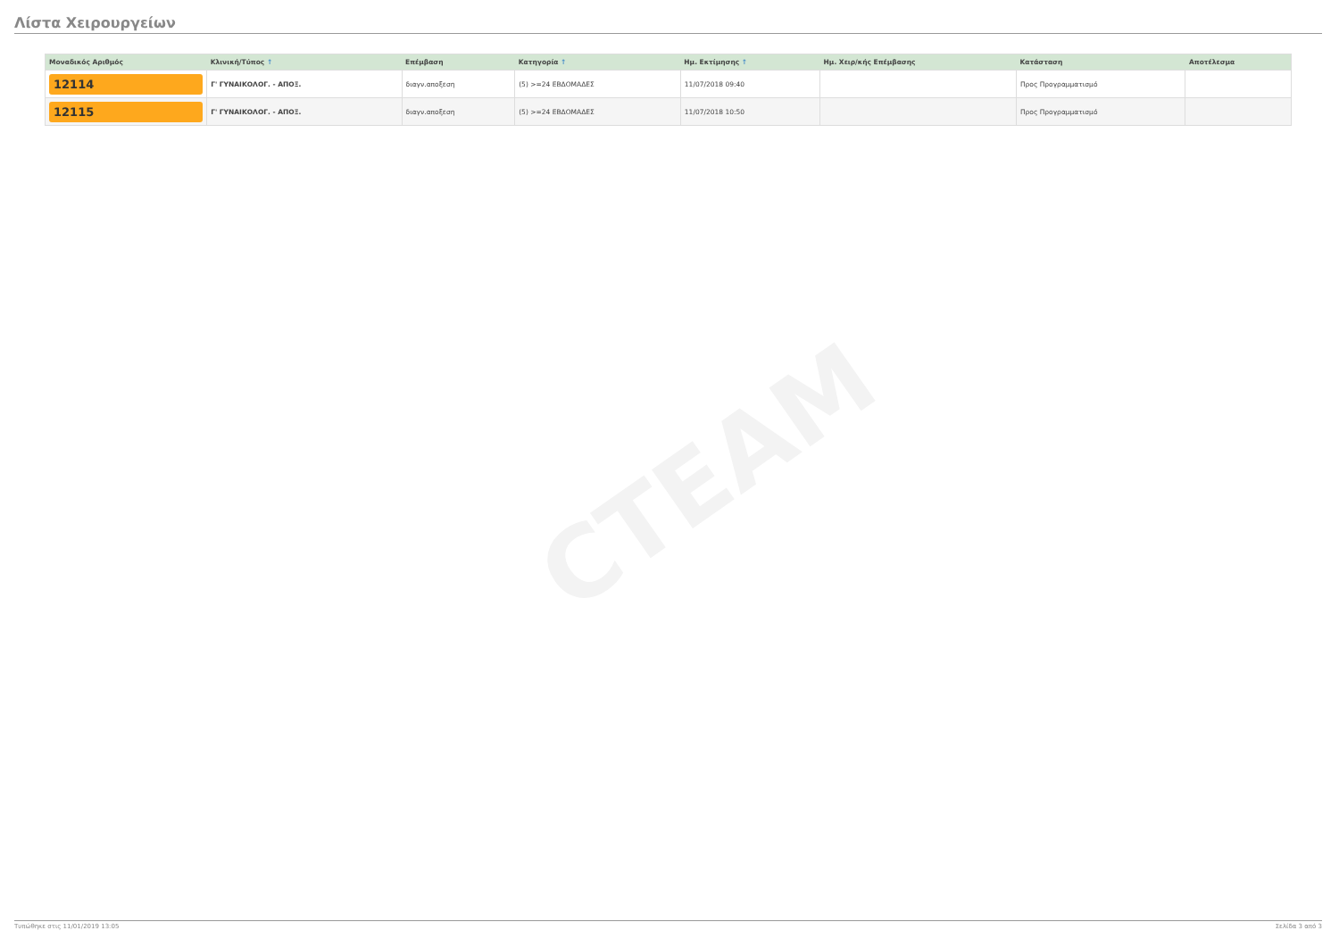CTEAM
Λίστα Χειρουργείων
| Μοναδικός Αριθμός | Κλινική/Τύπος ↑ | Επέμβαση | Κατηγορία ↑ | Ημ. Εκτίμησης ↑ | Ημ. Χειρ/κής Επέμβασης | Κατάσταση | Αποτέλεσμα |
| --- | --- | --- | --- | --- | --- | --- | --- |
| 12114 | Γ' ΓΥΝΑΙΚΟΛΟΓ. - ΑΠΟΞ. | διαγν.αποξεση | (5) >=24 ΕΒΔΟΜΑΔΕΣ | 11/07/2018 09:40 | | Προς Προγραμματισμό | |
| 12115 | Γ' ΓΥΝΑΙΚΟΛΟΓ. - ΑΠΟΞ. | διαγν.αποξεση | (5) >=24 ΕΒΔΟΜΑΔΕΣ | 11/07/2018 10:50 | | Προς Προγραμματισμό | |
Τυπώθηκε στις 11/01/2019 13:05 Σελίδα 3 από 3